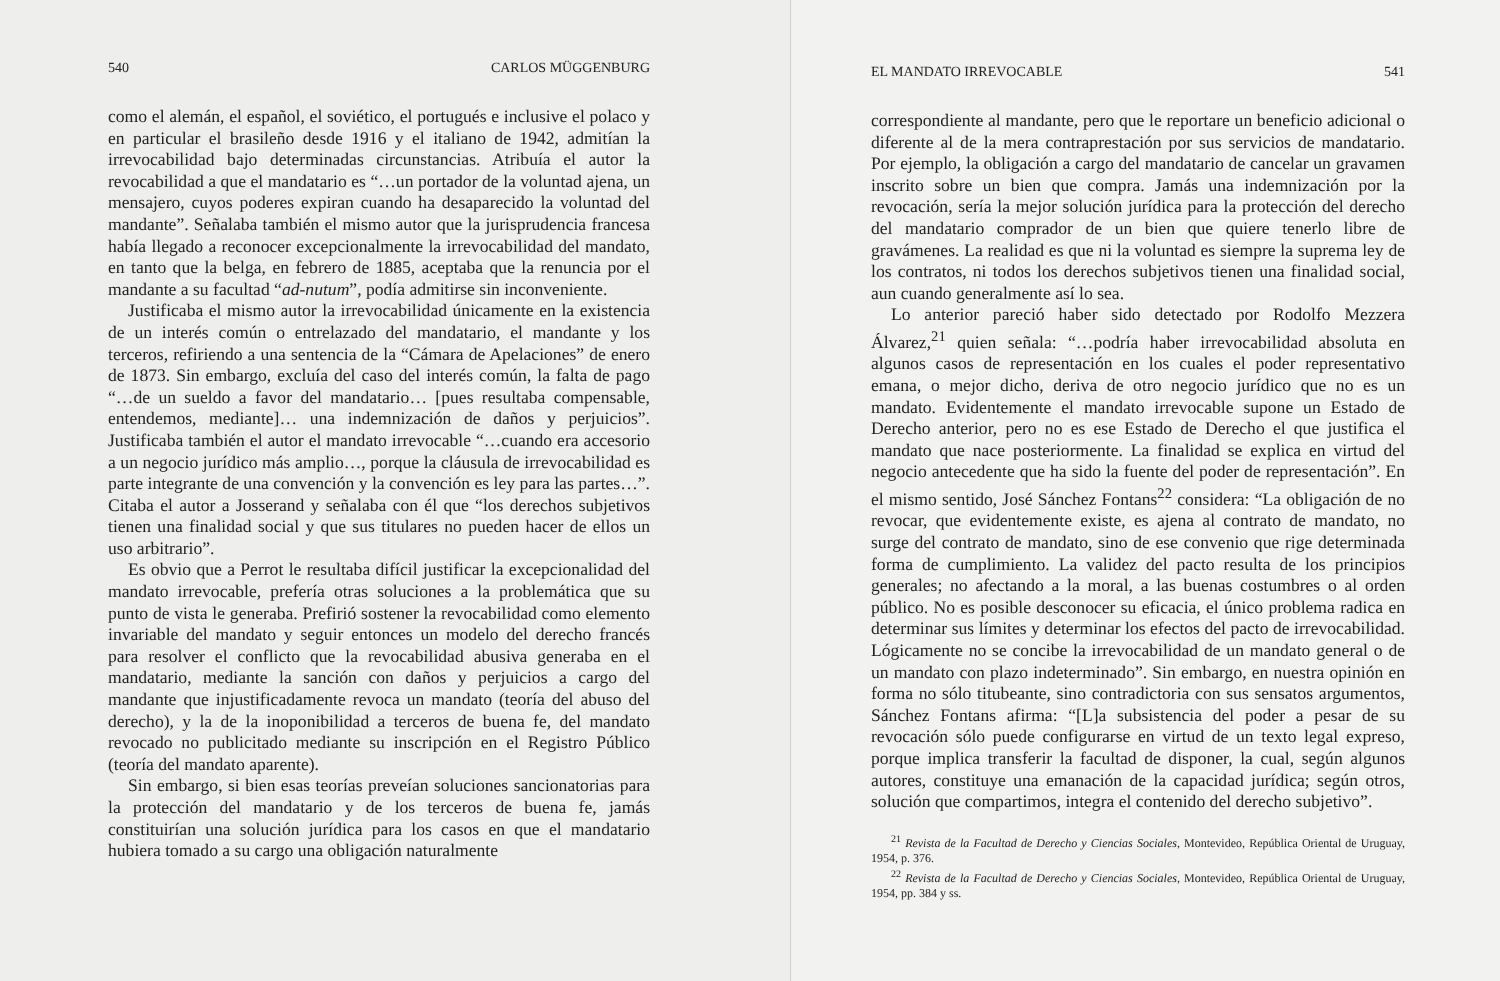540 CARLOS MÜGGENBURG
como el alemán, el español, el soviético, el portugués e inclusive el polaco y en particular el brasileño desde 1916 y el italiano de 1942, admitían la irrevocabilidad bajo determinadas circunstancias. Atribuía el autor la revocabilidad a que el mandatario es “…un portador de la voluntad ajena, un mensajero, cuyos poderes expiran cuando ha desaparecido la voluntad del mandante”. Señalaba también el mismo autor que la jurisprudencia francesa había llegado a reconocer excepcionalmente la irrevocabilidad del mandato, en tanto que la belga, en febrero de 1885, aceptaba que la renuncia por el mandante a su facultad “ad-nutum”, podía admitirse sin inconveniente.
Justificaba el mismo autor la irrevocabilidad únicamente en la existencia de un interés común o entrelazado del mandatario, el mandante y los terceros, refiriendo a una sentencia de la “Cámara de Apelaciones” de enero de 1873. Sin embargo, excluía del caso del interés común, la falta de pago “…de un sueldo a favor del mandatario… [pues resultaba compensable, entendemos, mediante]… una indemnización de daños y perjuicios”. Justificaba también el autor el mandato irrevocable “…cuando era accesorio a un negocio jurídico más amplio…, porque la cláusula de irrevocabilidad es parte integrante de una convención y la convención es ley para las partes…”. Citaba el autor a Josserand y señalaba con él que “los derechos subjetivos tienen una finalidad social y que sus titulares no pueden hacer de ellos un uso arbitrario”.
Es obvio que a Perrot le resultaba difícil justificar la excepcionalidad del mandato irrevocable, prefería otras soluciones a la problemática que su punto de vista le generaba. Prefirió sostener la revocabilidad como elemento invariable del mandato y seguir entonces un modelo del derecho francés para resolver el conflicto que la revocabilidad abusiva generaba en el mandatario, mediante la sanción con daños y perjuicios a cargo del mandante que injustificadamente revoca un mandato (teoría del abuso del derecho), y la de la inoponibilidad a terceros de buena fe, del mandato revocado no publicitado mediante su inscripción en el Registro Público (teoría del mandato aparente).
Sin embargo, si bien esas teorías preveían soluciones sancionatorias para la protección del mandatario y de los terceros de buena fe, jamás constituirían una solución jurídica para los casos en que el mandatario hubiera tomado a su cargo una obligación naturalmente
EL MANDATO IRREVOCABLE 541
correspondiente al mandante, pero que le reportare un beneficio adicional o diferente al de la mera contraprestación por sus servicios de mandatario. Por ejemplo, la obligación a cargo del mandatario de cancelar un gravamen inscrito sobre un bien que compra. Jamás una indemnización por la revocación, sería la mejor solución jurídica para la protección del derecho del mandatario comprador de un bien que quiere tenerlo libre de gravámenes. La realidad es que ni la voluntad es siempre la suprema ley de los contratos, ni todos los derechos subjetivos tienen una finalidad social, aun cuando generalmente así lo sea.
Lo anterior pareció haber sido detectado por Rodolfo Mezzera Álvarez,<sup>21</sup> quien señala: “…podría haber irrevocabilidad absoluta en algunos casos de representación en los cuales el poder representativo emana, o mejor dicho, deriva de otro negocio jurídico que no es un mandato. Evidentemente el mandato irrevocable supone un Estado de Derecho anterior, pero no es ese Estado de Derecho el que justifica el mandato que nace posteriormente. La finalidad se explica en virtud del negocio antecedente que ha sido la fuente del poder de representación”. En el mismo sentido, José Sánchez Fontans<sup>22</sup> considera: “La obligación de no revocar, que evidentemente existe, es ajena al contrato de mandato, no surge del contrato de mandato, sino de ese convenio que rige determinada forma de cumplimiento. La validez del pacto resulta de los principios generales; no afectando a la moral, a las buenas costumbres o al orden público. No es posible desconocer su eficacia, el único problema radica en determinar sus límites y determinar los efectos del pacto de irrevocabilidad. Lógicamente no se concibe la irrevocabilidad de un mandato general o de un mandato con plazo indeterminado”. Sin embargo, en nuestra opinión en forma no sólo titubeante, sino contradictoria con sus sensatos argumentos, Sánchez Fontans afirma: “[L]a subsistencia del poder a pesar de su revocación sólo puede configurarse en virtud de un texto legal expreso, porque implica transferir la facultad de disponer, la cual, según algunos autores, constituye una emanación de la capacidad jurídica; según otros, solución que compartimos, integra el contenido del derecho subjetivo”.
<sup>21</sup> Revista de la Facultad de Derecho y Ciencias Sociales, Montevideo, República Oriental de Uruguay, 1954, p. 376.
<sup>22</sup> Revista de la Facultad de Derecho y Ciencias Sociales, Montevideo, República Oriental de Uruguay, 1954, pp. 384 y ss.